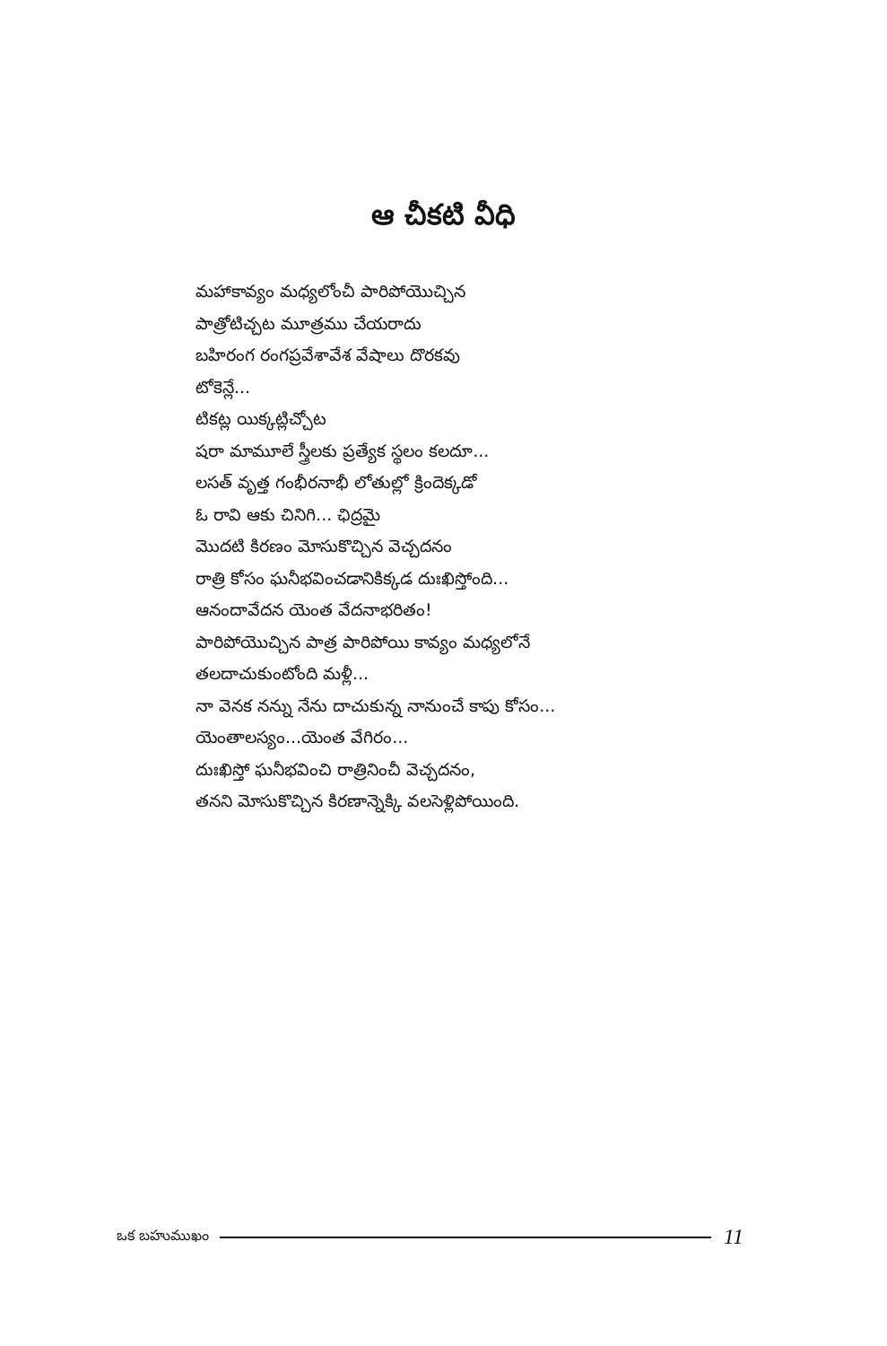ఆ చీకటి వీధి
మహాకావ్యం మధ్యలోంచీ పారిపోయొచ్చిన
పాత్రోటిచ్చట మూత్రము చేయరాదు
బహిరంగ రంగప్రవేశావేశ వేషాలు దొరకవు
టోకెన్లే...
టికట్ల యిక్కట్లిచ్చోట
షరా మామూలే స్త్రీలకు ప్రత్యేక స్థలం కలదూ...
లసత్ వృత్త గంభీరనాభీ లోతుల్లో క్రిందెక్కడో
ఓ రావి ఆకు చినిగి... ఛిద్రమై
మొదటి కిరణం మోసుకొచ్చిన వెచ్చదనం
రాత్రి కోసం ఘనీభవించడానికిక్కడ దుఃఖిస్తోంది...
ఆనందావేదన యెంత వేదనాభరితం!
పారిపోయొచ్చిన పాత్ర పారిపోయి కావ్యం మధ్యలోనే
తలదాచుకుంటోంది మళ్లీ...
నా వెనక నన్ను నేను దాచుకున్న నానుంచే కాపు కోసం...
యెంతాలస్యం...యెంత వేగిరం...
దుఃఖిస్తో ఘనీభవించి రాత్రినించీ వెచ్చదనం,
తనని మోసుకొచ్చిన కిరణాన్నెక్కి వలసెళ్లిపోయింది.
ఒక బహుముఖం 11